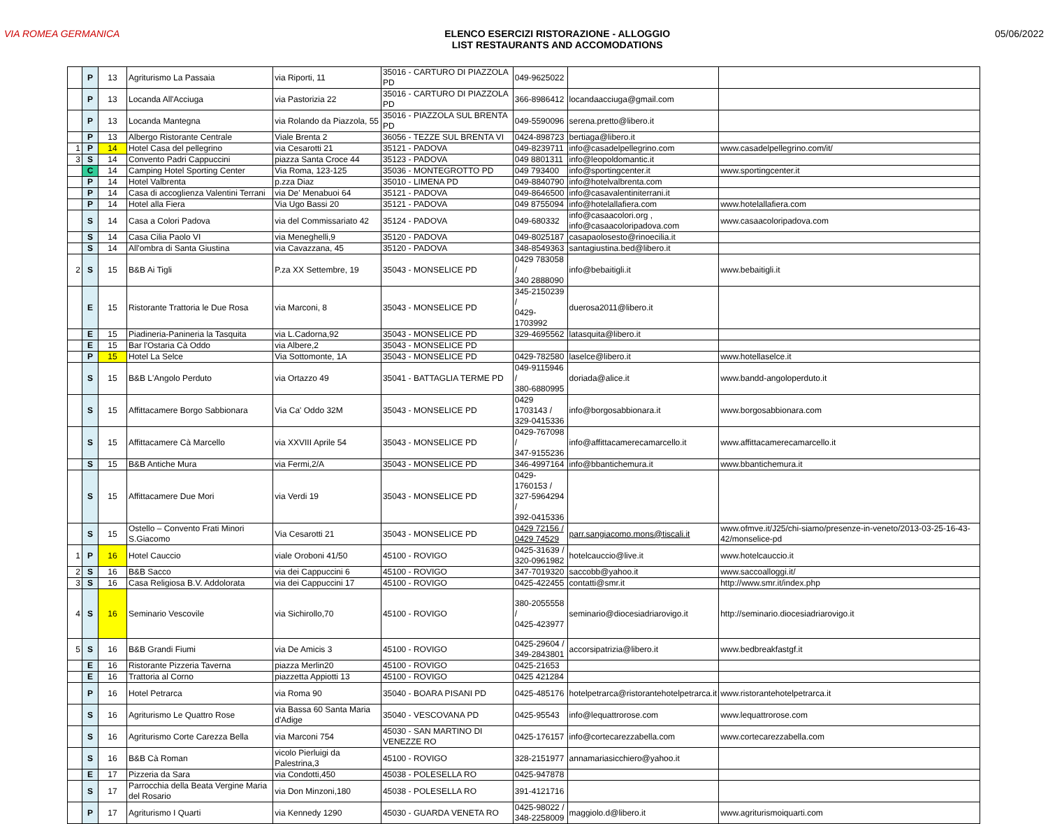VIA ROMEA GERMANICA ELENCO ESERCIZI RISTORAZIONE - ALLOGGIO
LIST RESTAURANTS AND ACCOMODATIONS
05/06/2022
| | P | 13 | Agriturismo La Passaia | via Riporti, 11 | 35016 - CARTURO DI PIAZZOLA PD | 049-9625022 | | |
| | P | 13 | Locanda All'Acciuga | via Pastorizia 22 | 35016 - CARTURO DI PIAZZOLA PD | 366-8986412 | locandaacciuga@gmail.com | |
| | P | 13 | Locanda Mantegna | via Rolando da Piazzola, 55 | 35016 - PIAZZOLA SUL BRENTA PD | 049-5590096 | serena.pretto@libero.it | |
| | P | 13 | Albergo Ristorante Centrale | Viale Brenta 2 | 36056 - TEZZE SUL BRENTA VI | 0424-898723 | bertiaga@libero.it | |
| 1 | P | 14 | Hotel Casa del pellegrino | via Cesarotti 21 | 35121 - PADOVA | 049-8239711 | info@casadelpellegrino.com | www.casadelpellegrino.com/it/ |
| 3 | S | 14 | Convento Padri Cappuccini | piazza Santa Croce 44 | 35123 - PADOVA | 049 8801311 | info@leopoldomantic.it | |
| | C | 14 | Camping Hotel Sporting Center | Via Roma, 123-125 | 35036 - MONTEGROTTO PD | 049 793400 | info@sportingcenter.it | www.sportingcenter.it |
| | P | 14 | Hotel Valbrenta | p.zza Diaz | 35010 - LIMENA PD | 049-8840790 | info@hotelvalbrenta.com | |
| | P | 14 | Casa di accoglienza Valentini Terrani | via De' Menabuoi 64 | 35121 - PADOVA | 049-8646500 | info@casavalentiniterrani.it | |
| | P | 14 | Hotel alla Fiera | Via Ugo Bassi 20 | 35121 - PADOVA | 049 8755094 | info@hotelallafiera.com | www.hotelallafiera.com |
| | S | 14 | Casa a Colori Padova | via del Commissariato 42 | 35124 - PADOVA | 049-680332 | info@casaacolori.org , info@casaacoloripadova.com | www.casaacoloripadova.com |
| | S | 14 | Casa Cilia Paolo VI | via Meneghelli,9 | 35120 - PADOVA | 049-8025187 | casapaolosesto@rinoecilia.it | |
| | S | 14 | All'ombra di Santa Giustina | via Cavazzana, 45 | 35120 - PADOVA | 348-8549363 | santagiustina.bed@libero.it | |
| 2 | S | 15 | B&B Ai Tigli | P.za XX Settembre, 19 | 35043 - MONSELICE PD | 0429 783058 / 340 2888090 | info@bebaitigli.it | www.bebaitigli.it |
| | E | 15 | Ristorante Trattoria le Due Rosa | via Marconi, 8 | 35043 - MONSELICE PD | 345-2150239 / 0429-1703992 | duerosa2011@libero.it | |
| | E | 15 | Piadineria-Panineria la Tasquita | via L.Cadorna,92 | 35043 - MONSELICE PD | 329-4695562 | latasquita@libero.it | |
| | E | 15 | Bar l'Ostaria Cà Oddo | via Albere,2 | 35043 - MONSELICE PD | | | |
| | P | 15 | Hotel La Selce | Via Sottomonte, 1A | 35043 - MONSELICE PD | 0429-782580 | laselce@libero.it | www.hotellaselce.it |
| | S | 15 | B&B L'Angolo Perduto | via Ortazzo 49 | 35041 - BATTAGLIA TERME PD | 049-9115946 / 380-6880995 | doriada@alice.it | www.bandd-angoloperduto.it |
| | S | 15 | Affittacamere Borgo Sabbionara | Via Ca' Oddo 32M | 35043 - MONSELICE PD | 0429 1703143 / 329-0415336 | info@borgosabbionara.it | www.borgosabbionara.com |
| | S | 15 | Affittacamere Cà Marcello | via XXVIII Aprile 54 | 35043 - MONSELICE PD | 0429-767098 / 347-9155236 | info@affittacamerecamarcello.it | www.affittacamerecamarcello.it |
| | S | 15 | B&B Antiche Mura | via Fermi,2/A | 35043 - MONSELICE PD | 346-4997164 | info@bbantichemura.it | www.bbantichemura.it |
| | S | 15 | Affittacamere Due Mori | via Verdi 19 | 35043 - MONSELICE PD | 0429-1760153 / 327-5964294 / 392-0415336 | | |
| | S | 15 | Ostello – Convento Frati Minori S.Giacomo | Via Cesarotti 21 | 35043 - MONSELICE PD | 0429 72156 / 0429 74529 | parr.sangiacomo.mons@tiscali.it | www.ofmve.it/J25/chi-siamo/presenze-in-veneto/2013-03-25-16-43-42/monselice-pd |
| 1 | P | 16 | Hotel Cauccio | viale Oroboni 41/50 | 45100 - ROVIGO | 0425-31639 / 320-0961982 | hotelcauccio@live.it | www.hotelcauccio.it |
| 2 | S | 16 | B&B Sacco | via dei Cappuccini 6 | 45100 - ROVIGO | 347-7019320 | saccobb@yahoo.it | www.saccoalloggi.it/ |
| 3 | S | 16 | Casa Religiosa B.V. Addolorata | via dei Cappuccini 17 | 45100 - ROVIGO | 0425-422455 | contatti@smr.it | http://www.smr.it/index.php |
| 4 | S | 16 | Seminario Vescovile | via Sichirollo,70 | 45100 - ROVIGO | 380-2055558 / 0425-423977 | seminario@diocesiadriarovigo.it | http://seminario.diocesiadriarovigo.it |
| 5 | S | 16 | B&B Grandi Fiumi | via De Amicis 3 | 45100 - ROVIGO | 0425-29604 / 349-2843801 | accorsipatrizia@libero.it | www.bedbreakfastgf.it |
| | E | 16 | Ristorante Pizzeria Taverna | piazza Merlin20 | 45100 - ROVIGO | 0425-21653 | | |
| | E | 16 | Trattoria al Corno | piazzetta Appiotti 13 | 45100 - ROVIGO | 0425 421284 | | |
| | P | 16 | Hotel Petrarca | via Roma 90 | 35040 - BOARA PISANI PD | 0425-485176 | hotelpetrarca@ristorantehotelpetrarca.it | www.ristorantehotelpetrarca.it |
| | S | 16 | Agriturismo Le Quattro Rose | via Bassa 60 Santa Maria d'Adige | 35040 - VESCOVANA PD | 0425-95543 | info@lequattrorose.com | www.lequattrorose.com |
| | S | 16 | Agriturismo Corte Carezza Bella | via Marconi 754 | 45030 - SAN MARTINO DI VENEZZE RO | 0425-176157 | info@cortecarezzabella.com | www.cortecarezzabella.com |
| | S | 16 | B&B Cà Roman | vicolo Pierluigi da Palestrina,3 | 45100 - ROVIGO | 328-2151977 | annamariasicchiero@yahoo.it | |
| | E | 17 | Pizzeria da Sara | via Condotti,450 | 45038 - POLESELLA RO | 0425-947878 | | |
| | S | 17 | Parrocchia della Beata Vergine Maria del Rosario | via Don Minzoni,180 | 45038 - POLESELLA RO | 391-4121716 | | |
| | P | 17 | Agriturismo I Quarti | via Kennedy 1290 | 45030 - GUARDA VENETA RO | 0425-98022 / 348-2258009 | maggiolo.d@libero.it | www.agriturismoiquarti.com |